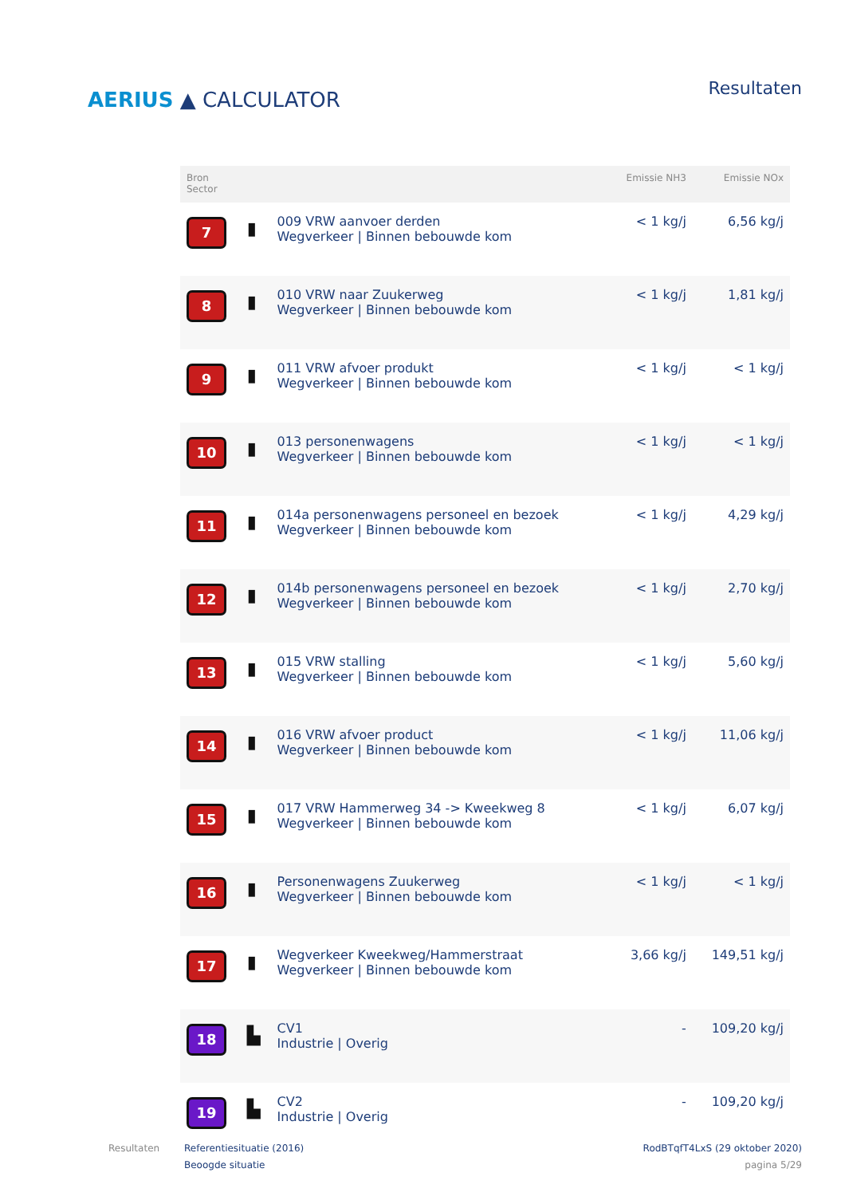AERIUS ▲ CALCULATOR
Resultaten
| Bron Sector | | | Emissie NH3 | Emissie NOx |
| --- | --- | --- | --- | --- |
| 7 | ▮ | 009 VRW aanvoer derden Wegverkeer / Binnen bebouwde kom | < 1 kg/j | 6,56 kg/j |
| 8 | ▮ | 010 VRW naar Zuukerweg Wegverkeer / Binnen bebouwde kom | < 1 kg/j | 1,81 kg/j |
| 9 | ▮ | 011 VRW afvoer produkt Wegverkeer / Binnen bebouwde kom | < 1 kg/j | < 1 kg/j |
| 10 | ▮ | 013 personenwagens Wegverkeer / Binnen bebouwde kom | < 1 kg/j | < 1 kg/j |
| 11 | ▮ | 014a personenwagens personeel en bezoek Wegverkeer / Binnen bebouwde kom | < 1 kg/j | 4,29 kg/j |
| 12 | ▮ | 014b personenwagens personeel en bezoek Wegverkeer / Binnen bebouwde kom | < 1 kg/j | 2,70 kg/j |
| 13 | ▮ | 015 VRW stalling Wegverkeer / Binnen bebouwde kom | < 1 kg/j | 5,60 kg/j |
| 14 | ▮ | 016 VRW afvoer product Wegverkeer / Binnen bebouwde kom | < 1 kg/j | 11,06 kg/j |
| 15 | ▮ | 017 VRW Hammerweg 34 -> Kweekweg 8 Wegverkeer / Binnen bebouwde kom | < 1 kg/j | 6,07 kg/j |
| 16 | ▮ | Personenwagens Zuukerweg Wegverkeer / Binnen bebouwde kom | < 1 kg/j | < 1 kg/j |
| 17 | ▮ | Wegverkeer Kweekweg/Hammerstraat Wegverkeer / Binnen bebouwde kom | 3,66 kg/j | 149,51 kg/j |
| 18 | ▙ | CV1 Industrie / Overig | - | 109,20 kg/j |
| 19 | ▙ | CV2 Industrie / Overig | - | 109,20 kg/j |
Resultaten Referentiesituatie (2016)
Beoogde situatie
RodBTqfT4LxS (29 oktober 2020)
pagina 5/29